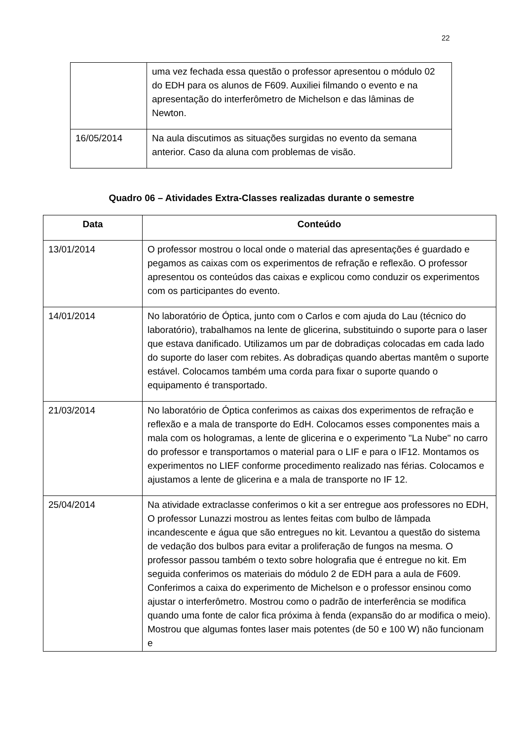22
| | uma vez fechada essa questão o professor apresentou o módulo 02 do EDH para os alunos de F609. Auxiliei filmando o evento e na apresentação do interferômetro de Michelson e das lâminas de Newton. |
| 16/05/2014 | Na aula discutimos as situações surgidas no evento da semana anterior. Caso da aluna com problemas de visão. |
Quadro 06 – Atividades Extra-Classes realizadas durante o semestre
| Data | Conteúdo |
| --- | --- |
| 13/01/2014 | O professor mostrou o local onde o material das apresentações é guardado e pegamos as caixas com os experimentos de refração e reflexão. O professor apresentou os conteúdos das caixas e explicou como conduzir os experimentos com os participantes do evento. |
| 14/01/2014 | No laboratório de Óptica, junto com o Carlos e com ajuda do Lau (técnico do laboratório), trabalhamos na lente de glicerina, substituindo o suporte para o laser que estava danificado. Utilizamos um par de dobradiças colocadas em cada lado do suporte do laser com rebites. As dobradiças quando abertas mantêm o suporte estável. Colocamos também uma corda para fixar o suporte quando o equipamento é transportado. |
| 21/03/2014 | No laboratório de Óptica conferimos as caixas dos experimentos de refração e reflexão e a mala de transporte do EdH. Colocamos esses componentes mais a mala com os hologramas, a lente de glicerina e o experimento "La Nube" no carro do professor e transportamos o material para o LIF e para o IF12. Montamos os experimentos no LIEF conforme procedimento realizado nas férias. Colocamos e ajustamos a lente de glicerina e a mala de transporte no IF 12. |
| 25/04/2014 | Na atividade extraclasse conferimos o kit a ser entregue aos professores no EDH, O professor Lunazzi mostrou as lentes feitas com bulbo de lâmpada incandescente e água que são entregues no kit. Levantou a questão do sistema de vedação dos bulbos para evitar a proliferação de fungos na mesma. O professor passou também o texto sobre holografia que é entregue no kit. Em seguida conferimos os materiais do módulo 2 de EDH para a aula de F609. Conferimos a caixa do experimento de Michelson e o professor ensinou como ajustar o interferômetro. Mostrou como o padrão de interferência se modifica quando uma fonte de calor fica próxima à fenda (expansão do ar modifica o meio). Mostrou que algumas fontes laser mais potentes (de 50 e 100 W) não funcionam e |